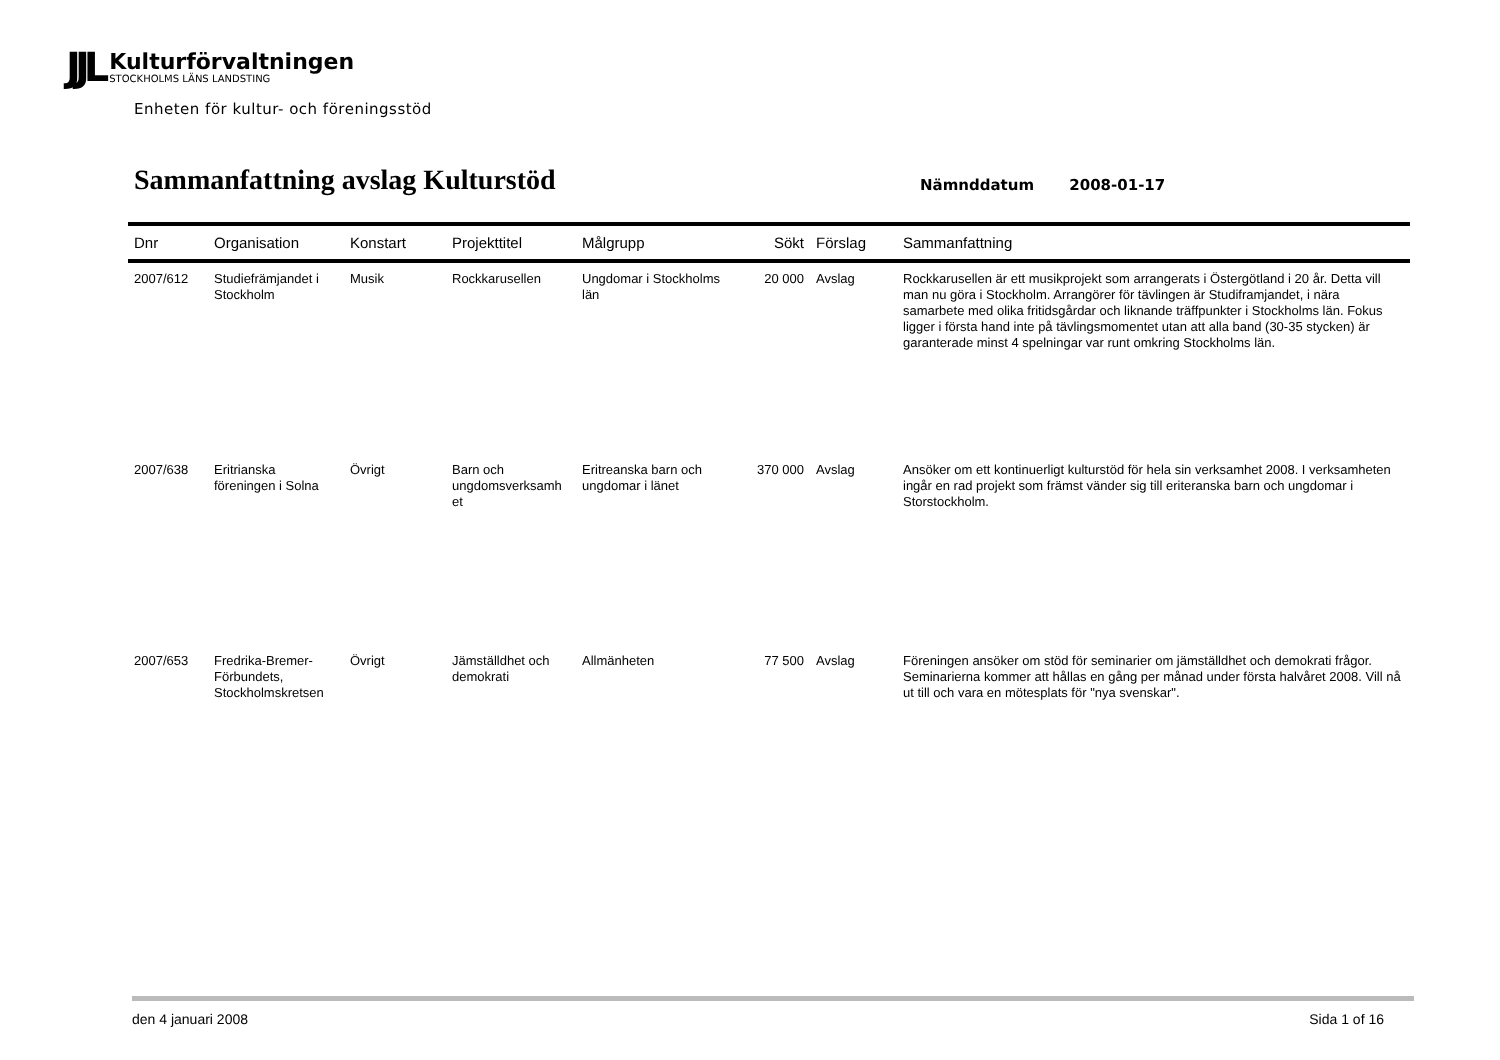JJL
Kulturförvaltningen
STOCKHOLMS LÄNS LANDSTING
Enheten för kultur- och föreningsstöd
Sammanfattning avslag Kulturstöd
Nämnddatum 2008-01-17
| Dnr | Organisation | Konstart | Projekttitel | Målgrupp | Sökt | Förslag | Sammanfattning |
| --- | --- | --- | --- | --- | --- | --- | --- |
| 2007/612 | Studiefrämjandet i Stockholm | Musik | Rockkarusellen | Ungdomar i Stockholms län | 20 000 | Avslag | Rockkarusellen är ett musikprojekt som arrangerats i Östergötland i 20 år. Detta vill man nu göra i Stockholm. Arrangörer för tävlingen är Studiframjandet, i nära samarbete med olika fritidsgårdar och liknande träffpunkter i Stockholms län. Fokus ligger i första hand inte på tävlingsmomentet utan att alla band (30-35 stycken) är garanterade minst 4 spelningar var runt omkring Stockholms län. |
| 2007/638 | Eritrianska föreningen i Solna | Övrigt | Barn och ungdomsverksamh et | Eritreanska barn och ungdomar i länet | 370 000 | Avslag | Ansöker om ett kontinuerligt kulturstöd för hela sin verksamhet 2008. I verksamheten ingår en rad projekt som främst vänder sig till eriteranska barn och ungdomar i Storstockholm. |
| 2007/653 | Fredrika-Bremer-Förbundets, Stockholmskretsen | Övrigt | Jämställdhet och demokrati | Allmänheten | 77 500 | Avslag | Föreningen ansöker om stöd för seminarier om jämställdhet och demokrati frågor. Seminarierna kommer att hållas en gång per månad under första halvåret 2008. Vill nå ut till och vara en mötesplats för "nya svenskar". |
den 4 januari 2008 Sida 1 of 16